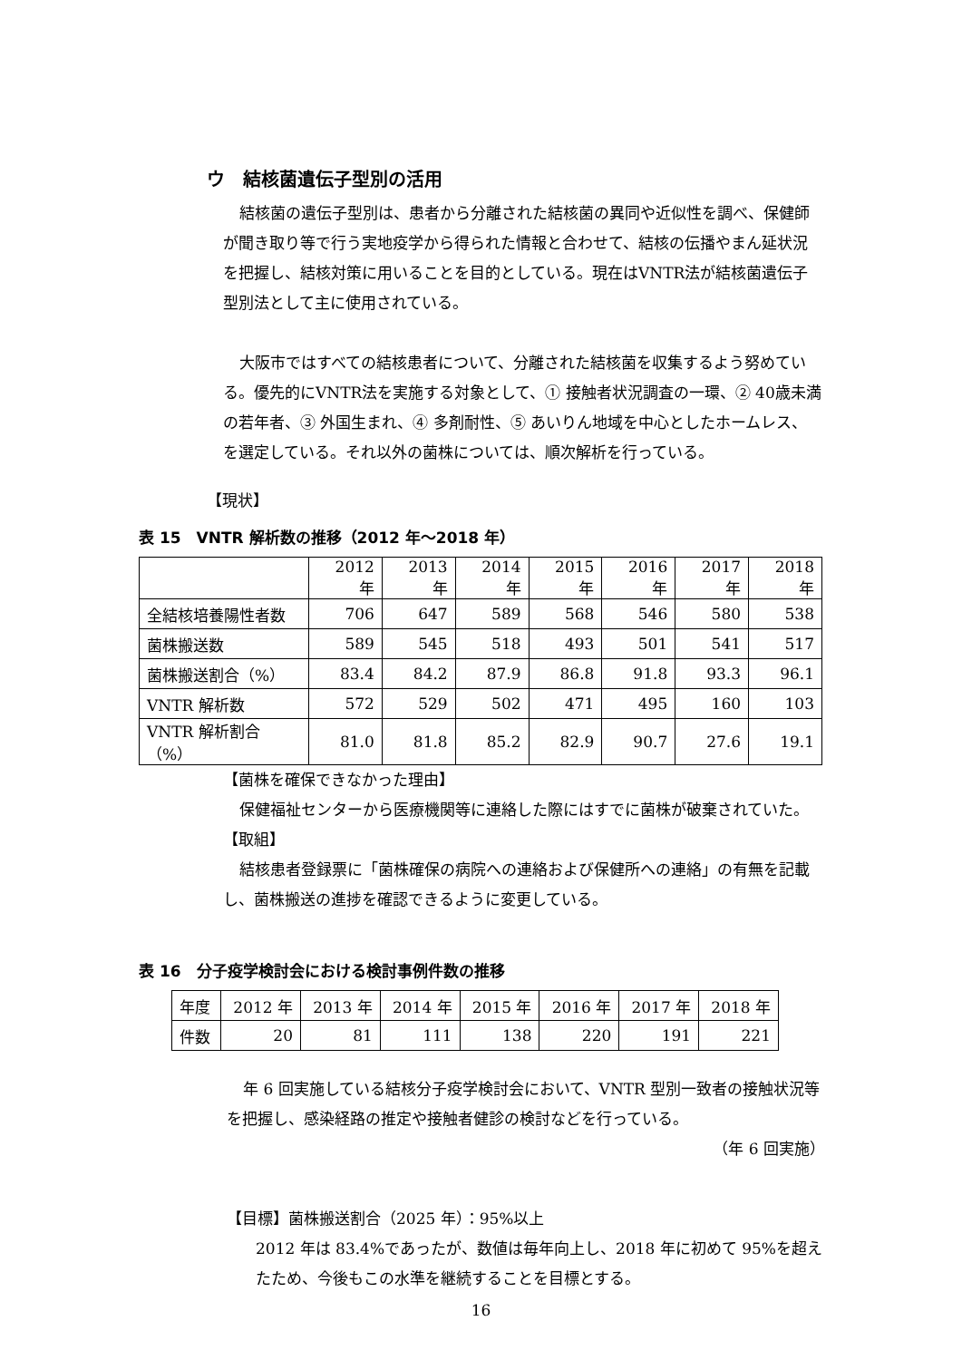ウ　結核菌遺伝子型別の活用
結核菌の遺伝子型別は、患者から分離された結核菌の異同や近似性を調べ、保健師が聞き取り等で行う実地疫学から得られた情報と合わせて、結核の伝播やまん延状況を把握し、結核対策に用いることを目的としている。現在はVNTR法が結核菌遺伝子型別法として主に使用されている。
大阪市ではすべての結核患者について、分離された結核菌を収集するよう努めている。優先的にVNTR法を実施する対象として、① 接触者状況調査の一環、② 40歳未満の若年者、③ 外国生まれ、④ 多剤耐性、⑤ あいりん地域を中心としたホームレス、を選定している。それ以外の菌株については、順次解析を行っている。
【現状】
表 15　VNTR 解析数の推移（2012 年～2018 年）
| | 2012 年 | 2013 年 | 2014 年 | 2015 年 | 2016 年 | 2017 年 | 2018 年 |
| 全結核培養陽性者数 | 706 | 647 | 589 | 568 | 546 | 580 | 538 |
| 菌株搬送数 | 589 | 545 | 518 | 493 | 501 | 541 | 517 |
| 菌株搬送割合（%） | 83.4 | 84.2 | 87.9 | 86.8 | 91.8 | 93.3 | 96.1 |
| VNTR 解析数 | 572 | 529 | 502 | 471 | 495 | 160 | 103 |
| VNTR 解析割合（%） | 81.0 | 81.8 | 85.2 | 82.9 | 90.7 | 27.6 | 19.1 |
【菌株を確保できなかった理由】
保健福祉センターから医療機関等に連絡した際にはすでに菌株が破棄されていた。
【取組】
結核患者登録票に「菌株確保の病院への連絡および保健所への連絡」の有無を記載し、菌株搬送の進捗を確認できるように変更している。
表 16　分子疫学検討会における検討事例件数の推移
| 年度 | 2012 年 | 2013 年 | 2014 年 | 2015 年 | 2016 年 | 2017 年 | 2018 年 |
| 件数 | 20 | 81 | 111 | 138 | 220 | 191 | 221 |
年 6 回実施している結核分子疫学検討会において、VNTR 型別一致者の接触状況等を把握し、感染経路の推定や接触者健診の検討などを行っている。
（年 6 回実施）
【目標】菌株搬送割合（2025 年）：95%以上
2012 年は 83.4%であったが、数値は毎年向上し、2018 年に初めて 95%を超えたため、今後もこの水準を継続することを目標とする。
16